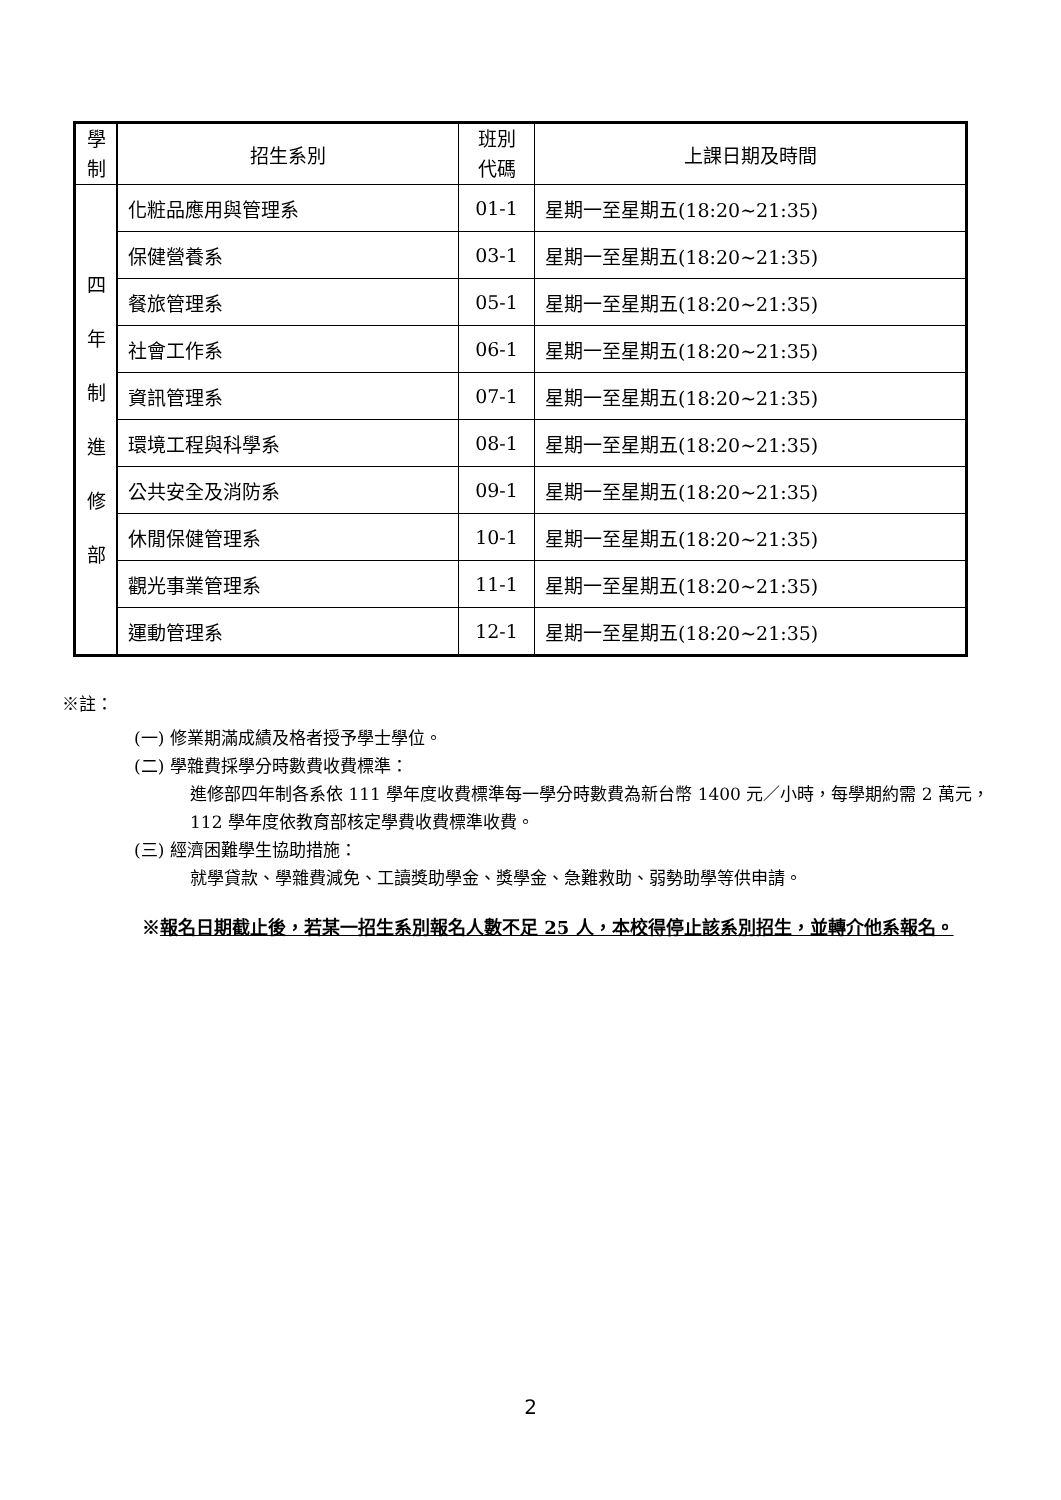| 學 制 | 招生系別 | 班別 代碼 | 上課日期及時間 |
| --- | --- | --- | --- |
| 四 年 制 進 修 部 | 化粧品應用與管理系 | 01-1 | 星期一至星期五(18:20~21:35) |
| | 保健營養系 | 03-1 | 星期一至星期五(18:20~21:35) |
| | 餐旅管理系 | 05-1 | 星期一至星期五(18:20~21:35) |
| | 社會工作系 | 06-1 | 星期一至星期五(18:20~21:35) |
| | 資訊管理系 | 07-1 | 星期一至星期五(18:20~21:35) |
| | 環境工程與科學系 | 08-1 | 星期一至星期五(18:20~21:35) |
| | 公共安全及消防系 | 09-1 | 星期一至星期五(18:20~21:35) |
| | 休閒保健管理系 | 10-1 | 星期一至星期五(18:20~21:35) |
| | 觀光事業管理系 | 11-1 | 星期一至星期五(18:20~21:35) |
| | 運動管理系 | 12-1 | 星期一至星期五(18:20~21:35) |
※註：
(一) 修業期滿成績及格者授予學士學位。
(二) 學雜費採學分時數費收費標準：
進修部四年制各系依 111 學年度收費標準每一學分時數費為新台幣 1400 元／小時，每學期約需 2 萬元，112 學年度依教育部核定學費收費標準收費。
(三) 經濟困難學生協助措施：
就學貸款、學雜費減免、工讀獎助學金、獎學金、急難救助、弱勢助學等供申請。
※報名日期截止後，若某一招生系別報名人數不足 25 人，本校得停止該系別招生，並轉介他系報名。
2